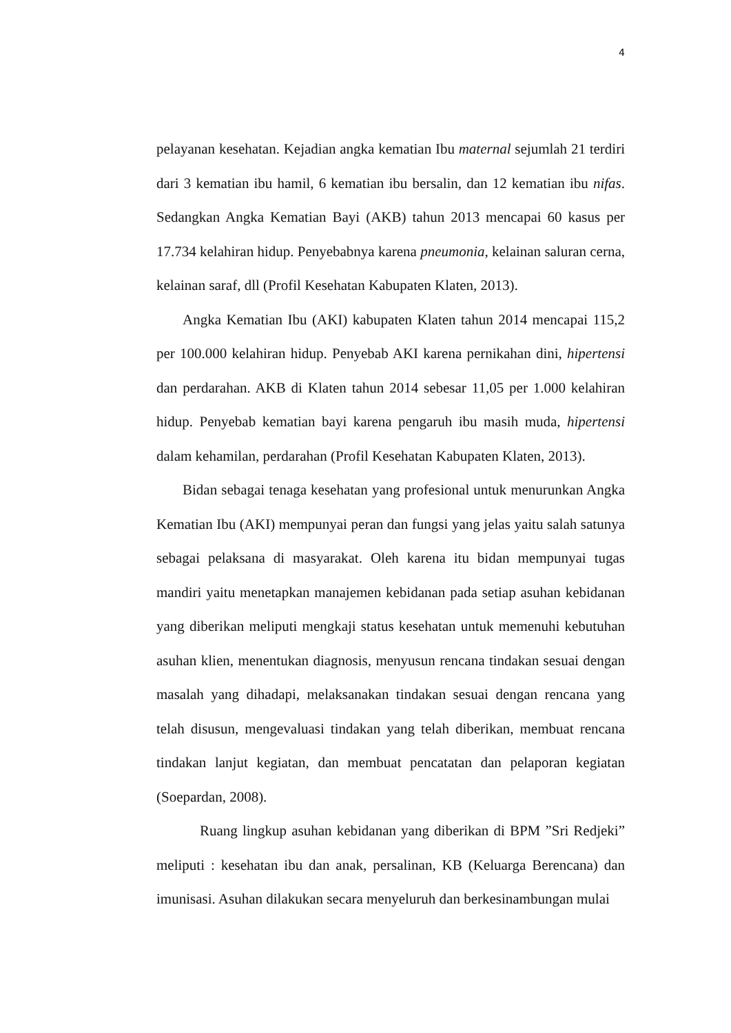4
pelayanan kesehatan. Kejadian angka kematian Ibu maternal sejumlah 21 terdiri dari 3 kematian ibu hamil, 6 kematian ibu bersalin, dan 12 kematian ibu nifas. Sedangkan Angka Kematian Bayi (AKB) tahun 2013 mencapai 60 kasus per 17.734 kelahiran hidup. Penyebabnya karena pneumonia, kelainan saluran cerna, kelainan saraf, dll (Profil Kesehatan Kabupaten Klaten, 2013).
Angka Kematian Ibu (AKI) kabupaten Klaten tahun 2014 mencapai 115,2 per 100.000 kelahiran hidup. Penyebab AKI karena pernikahan dini, hipertensi dan perdarahan. AKB di Klaten tahun 2014 sebesar 11,05 per 1.000 kelahiran hidup. Penyebab kematian bayi karena pengaruh ibu masih muda, hipertensi dalam kehamilan, perdarahan (Profil Kesehatan Kabupaten Klaten, 2013).
Bidan sebagai tenaga kesehatan yang profesional untuk menurunkan Angka Kematian Ibu (AKI) mempunyai peran dan fungsi yang jelas yaitu salah satunya sebagai pelaksana di masyarakat. Oleh karena itu bidan mempunyai tugas mandiri yaitu menetapkan manajemen kebidanan pada setiap asuhan kebidanan yang diberikan meliputi mengkaji status kesehatan untuk memenuhi kebutuhan asuhan klien, menentukan diagnosis, menyusun rencana tindakan sesuai dengan masalah yang dihadapi, melaksanakan tindakan sesuai dengan rencana yang telah disusun, mengevaluasi tindakan yang telah diberikan, membuat rencana tindakan lanjut kegiatan, dan membuat pencatatan dan pelaporan kegiatan (Soepardan, 2008).
Ruang lingkup asuhan kebidanan yang diberikan di BPM ”Sri Redjeki” meliputi : kesehatan ibu dan anak, persalinan, KB (Keluarga Berencana) dan imunisasi. Asuhan dilakukan secara menyeluruh dan berkesinambungan mulai